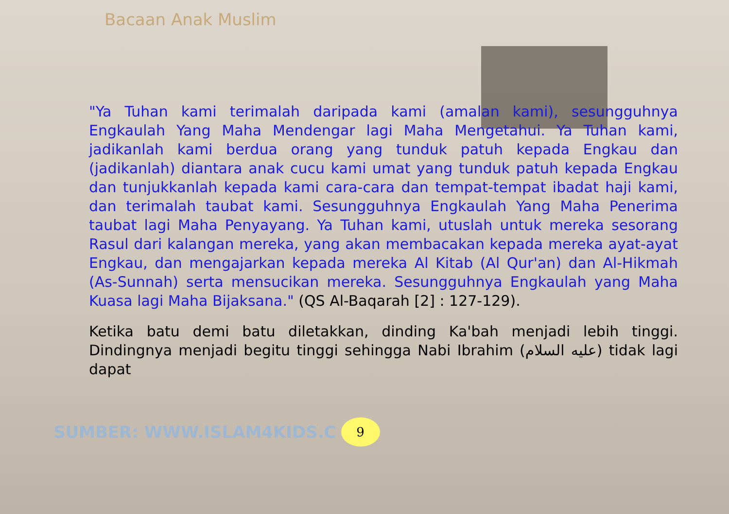Bacaan Anak Muslim
"Ya Tuhan kami terimalah daripada kami (amalan kami), sesungguhnya Engkaulah Yang Maha Mendengar lagi Maha Mengetahui. Ya Tuhan kami, jadikanlah kami berdua orang yang tunduk patuh kepada Engkau dan (jadikanlah) diantara anak cucu kami umat yang tunduk patuh kepada Engkau dan tunjukkanlah kepada kami cara-cara dan tempat-tempat ibadat haji kami, dan terimalah taubat kami. Sesungguhnya Engkaulah Yang Maha Penerima taubat lagi Maha Penyayang. Ya Tuhan kami, utuslah untuk mereka sesorang Rasul dari kalangan mereka, yang akan membacakan kepada mereka ayat-ayat Engkau, dan mengajarkan kepada mereka Al Kitab (Al Qur'an) dan Al-Hikmah (As-Sunnah) serta mensucikan mereka. Sesungguhnya Engkaulah yang Maha Kuasa lagi Maha Bijaksana." (QS Al-Baqarah [2] : 127-129).
Ketika batu demi batu diletakkan, dinding Ka'bah menjadi lebih tinggi. Dindingnya menjadi begitu tinggi sehingga Nabi Ibrahim (عليه السلام) tidak lagi dapat
SUMBER: WWW.ISLAM4KIDS.C
9